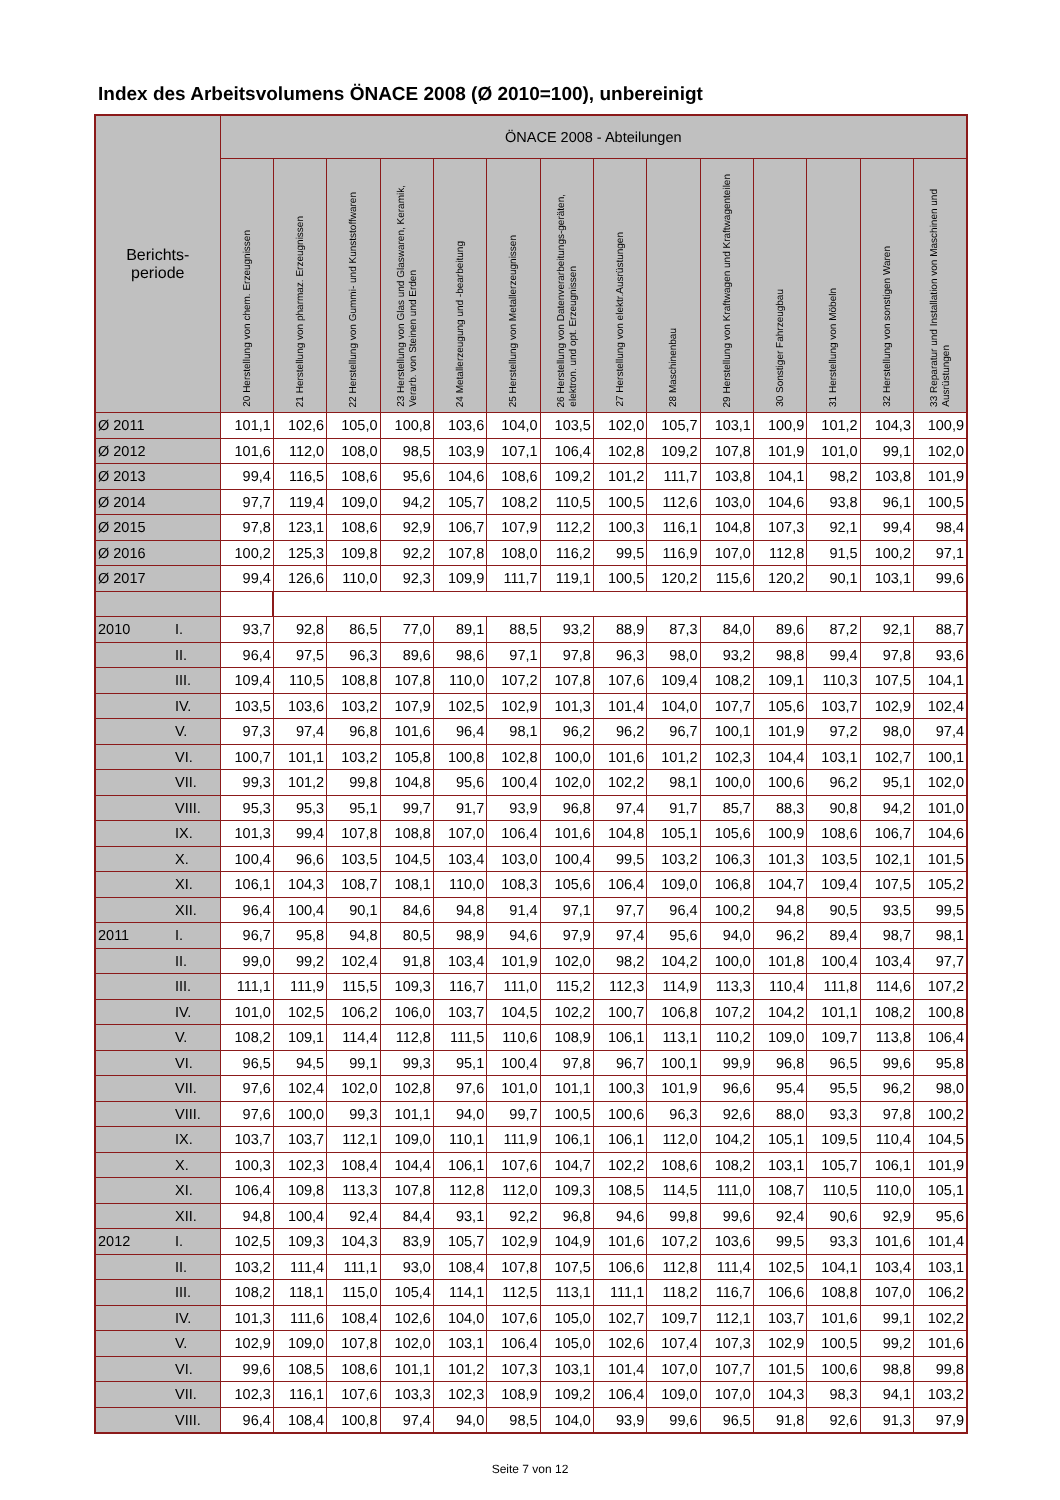Index des Arbeitsvolumens ÖNACE 2008 (Ø 2010=100), unbereinigt
| Berichts- periode | | ÖNACE 2008 - Abteilungen | | | | | | | | | | | | | |
| --- | --- | --- | --- | --- | --- | --- | --- | --- | --- | --- | --- | --- | --- | --- | --- |
| | | 20 Herstellung von chem. Erzeugnissen | 21 Herstellung von pharmaz. Erzeugnissen | 22 Herstellung von Gummi- und Kunststoffwaren | 23 Herstellung von Glas und Glaswaren, Keramik, Verarb. von Steinen und Erden | 24 Metallerzeugung und -bearbeitung | 25 Herstellung von Metallerzeugnissen | 26 Herstellung von Datenverarbeitungs-geräten, elektron. und opt. Erzeugnissen | 27 Herstellung von elektr.Ausrüstungen | 28 Maschinenbau | 29 Herstellung von Kraftwagen und Kraftwagenteilen | 30 Sonstiger Fahrzeugbau | 31 Herstellung von Möbeln | 32 Herstellung von sonstigen Waren | 33 Reparatur und Installation von Maschinen und Ausrüstungen |
| Ø 2011 | | 101,1 | 102,6 | 105,0 | 100,8 | 103,6 | 104,0 | 103,5 | 102,0 | 105,7 | 103,1 | 100,9 | 101,2 | 104,3 | 100,9 |
| Ø 2012 | | 101,6 | 112,0 | 108,0 | 98,5 | 103,9 | 107,1 | 106,4 | 102,8 | 109,2 | 107,8 | 101,9 | 101,0 | 99,1 | 102,0 |
| Ø 2013 | | 99,4 | 116,5 | 108,6 | 95,6 | 104,6 | 108,6 | 109,2 | 101,2 | 111,7 | 103,8 | 104,1 | 98,2 | 103,8 | 101,9 |
| Ø 2014 | | 97,7 | 119,4 | 109,0 | 94,2 | 105,7 | 108,2 | 110,5 | 100,5 | 112,6 | 103,0 | 104,6 | 93,8 | 96,1 | 100,5 |
| Ø 2015 | | 97,8 | 123,1 | 108,6 | 92,9 | 106,7 | 107,9 | 112,2 | 100,3 | 116,1 | 104,8 | 107,3 | 92,1 | 99,4 | 98,4 |
| Ø 2016 | | 100,2 | 125,3 | 109,8 | 92,2 | 107,8 | 108,0 | 116,2 | 99,5 | 116,9 | 107,0 | 112,8 | 91,5 | 100,2 | 97,1 |
| Ø 2017 | | 99,4 | 126,6 | 110,0 | 92,3 | 109,9 | 111,7 | 119,1 | 100,5 | 120,2 | 115,6 | 120,2 | 90,1 | 103,1 | 99,6 |
| 2010 | I. | 93,7 | 92,8 | 86,5 | 77,0 | 89,1 | 88,5 | 93,2 | 88,9 | 87,3 | 84,0 | 89,6 | 87,2 | 92,1 | 88,7 |
| | II. | 96,4 | 97,5 | 96,3 | 89,6 | 98,6 | 97,1 | 97,8 | 96,3 | 98,0 | 93,2 | 98,8 | 99,4 | 97,8 | 93,6 |
| | III. | 109,4 | 110,5 | 108,8 | 107,8 | 110,0 | 107,2 | 107,8 | 107,6 | 109,4 | 108,2 | 109,1 | 110,3 | 107,5 | 104,1 |
| | IV. | 103,5 | 103,6 | 103,2 | 107,9 | 102,5 | 102,9 | 101,3 | 101,4 | 104,0 | 107,7 | 105,6 | 103,7 | 102,9 | 102,4 |
| | V. | 97,3 | 97,4 | 96,8 | 101,6 | 96,4 | 98,1 | 96,2 | 96,2 | 96,7 | 100,1 | 101,9 | 97,2 | 98,0 | 97,4 |
| | VI. | 100,7 | 101,1 | 103,2 | 105,8 | 100,8 | 102,8 | 100,0 | 101,6 | 101,2 | 102,3 | 104,4 | 103,1 | 102,7 | 100,1 |
| | VII. | 99,3 | 101,2 | 99,8 | 104,8 | 95,6 | 100,4 | 102,0 | 102,2 | 98,1 | 100,0 | 100,6 | 96,2 | 95,1 | 102,0 |
| | VIII. | 95,3 | 95,3 | 95,1 | 99,7 | 91,7 | 93,9 | 96,8 | 97,4 | 91,7 | 85,7 | 88,3 | 90,8 | 94,2 | 101,0 |
| | IX. | 101,3 | 99,4 | 107,8 | 108,8 | 107,0 | 106,4 | 101,6 | 104,8 | 105,1 | 105,6 | 100,9 | 108,6 | 106,7 | 104,6 |
| | X. | 100,4 | 96,6 | 103,5 | 104,5 | 103,4 | 103,0 | 100,4 | 99,5 | 103,2 | 106,3 | 101,3 | 103,5 | 102,1 | 101,5 |
| | XI. | 106,1 | 104,3 | 108,7 | 108,1 | 110,0 | 108,3 | 105,6 | 106,4 | 109,0 | 106,8 | 104,7 | 109,4 | 107,5 | 105,2 |
| | XII. | 96,4 | 100,4 | 90,1 | 84,6 | 94,8 | 91,4 | 97,1 | 97,7 | 96,4 | 100,2 | 94,8 | 90,5 | 93,5 | 99,5 |
| 2011 | I. | 96,7 | 95,8 | 94,8 | 80,5 | 98,9 | 94,6 | 97,9 | 97,4 | 95,6 | 94,0 | 96,2 | 89,4 | 98,7 | 98,1 |
| | II. | 99,0 | 99,2 | 102,4 | 91,8 | 103,4 | 101,9 | 102,0 | 98,2 | 104,2 | 100,0 | 101,8 | 100,4 | 103,4 | 97,7 |
| | III. | 111,1 | 111,9 | 115,5 | 109,3 | 116,7 | 111,0 | 115,2 | 112,3 | 114,9 | 113,3 | 110,4 | 111,8 | 114,6 | 107,2 |
| | IV. | 101,0 | 102,5 | 106,2 | 106,0 | 103,7 | 104,5 | 102,2 | 100,7 | 106,8 | 107,2 | 104,2 | 101,1 | 108,2 | 100,8 |
| | V. | 108,2 | 109,1 | 114,4 | 112,8 | 111,5 | 110,6 | 108,9 | 106,1 | 113,1 | 110,2 | 109,0 | 109,7 | 113,8 | 106,4 |
| | VI. | 96,5 | 94,5 | 99,1 | 99,3 | 95,1 | 100,4 | 97,8 | 96,7 | 100,1 | 99,9 | 96,8 | 96,5 | 99,6 | 95,8 |
| | VII. | 97,6 | 102,4 | 102,0 | 102,8 | 97,6 | 101,0 | 101,1 | 100,3 | 101,9 | 96,6 | 95,4 | 95,5 | 96,2 | 98,0 |
| | VIII. | 97,6 | 100,0 | 99,3 | 101,1 | 94,0 | 99,7 | 100,5 | 100,6 | 96,3 | 92,6 | 88,0 | 93,3 | 97,8 | 100,2 |
| | IX. | 103,7 | 103,7 | 112,1 | 109,0 | 110,1 | 111,9 | 106,1 | 106,1 | 112,0 | 104,2 | 105,1 | 109,5 | 110,4 | 104,5 |
| | X. | 100,3 | 102,3 | 108,4 | 104,4 | 106,1 | 107,6 | 104,7 | 102,2 | 108,6 | 108,2 | 103,1 | 105,7 | 106,1 | 101,9 |
| | XI. | 106,4 | 109,8 | 113,3 | 107,8 | 112,8 | 112,0 | 109,3 | 108,5 | 114,5 | 111,0 | 108,7 | 110,5 | 110,0 | 105,1 |
| | XII. | 94,8 | 100,4 | 92,4 | 84,4 | 93,1 | 92,2 | 96,8 | 94,6 | 99,8 | 99,6 | 92,4 | 90,6 | 92,9 | 95,6 |
| 2012 | I. | 102,5 | 109,3 | 104,3 | 83,9 | 105,7 | 102,9 | 104,9 | 101,6 | 107,2 | 103,6 | 99,5 | 93,3 | 101,6 | 101,4 |
| | II. | 103,2 | 111,4 | 111,1 | 93,0 | 108,4 | 107,8 | 107,5 | 106,6 | 112,8 | 111,4 | 102,5 | 104,1 | 103,4 | 103,1 |
| | III. | 108,2 | 118,1 | 115,0 | 105,4 | 114,1 | 112,5 | 113,1 | 111,1 | 118,2 | 116,7 | 106,6 | 108,8 | 107,0 | 106,2 |
| | IV. | 101,3 | 111,6 | 108,4 | 102,6 | 104,0 | 107,6 | 105,0 | 102,7 | 109,7 | 112,1 | 103,7 | 101,6 | 99,1 | 102,2 |
| | V. | 102,9 | 109,0 | 107,8 | 102,0 | 103,1 | 106,4 | 105,0 | 102,6 | 107,4 | 107,3 | 102,9 | 100,5 | 99,2 | 101,6 |
| | VI. | 99,6 | 108,5 | 108,6 | 101,1 | 101,2 | 107,3 | 103,1 | 101,4 | 107,0 | 107,7 | 101,5 | 100,6 | 98,8 | 99,8 |
| | VII. | 102,3 | 116,1 | 107,6 | 103,3 | 102,3 | 108,9 | 109,2 | 106,4 | 109,0 | 107,0 | 104,3 | 98,3 | 94,1 | 103,2 |
| | VIII. | 96,4 | 108,4 | 100,8 | 97,4 | 94,0 | 98,5 | 104,0 | 93,9 | 99,6 | 96,5 | 91,8 | 92,6 | 91,3 | 97,9 |
Seite 7 von 12